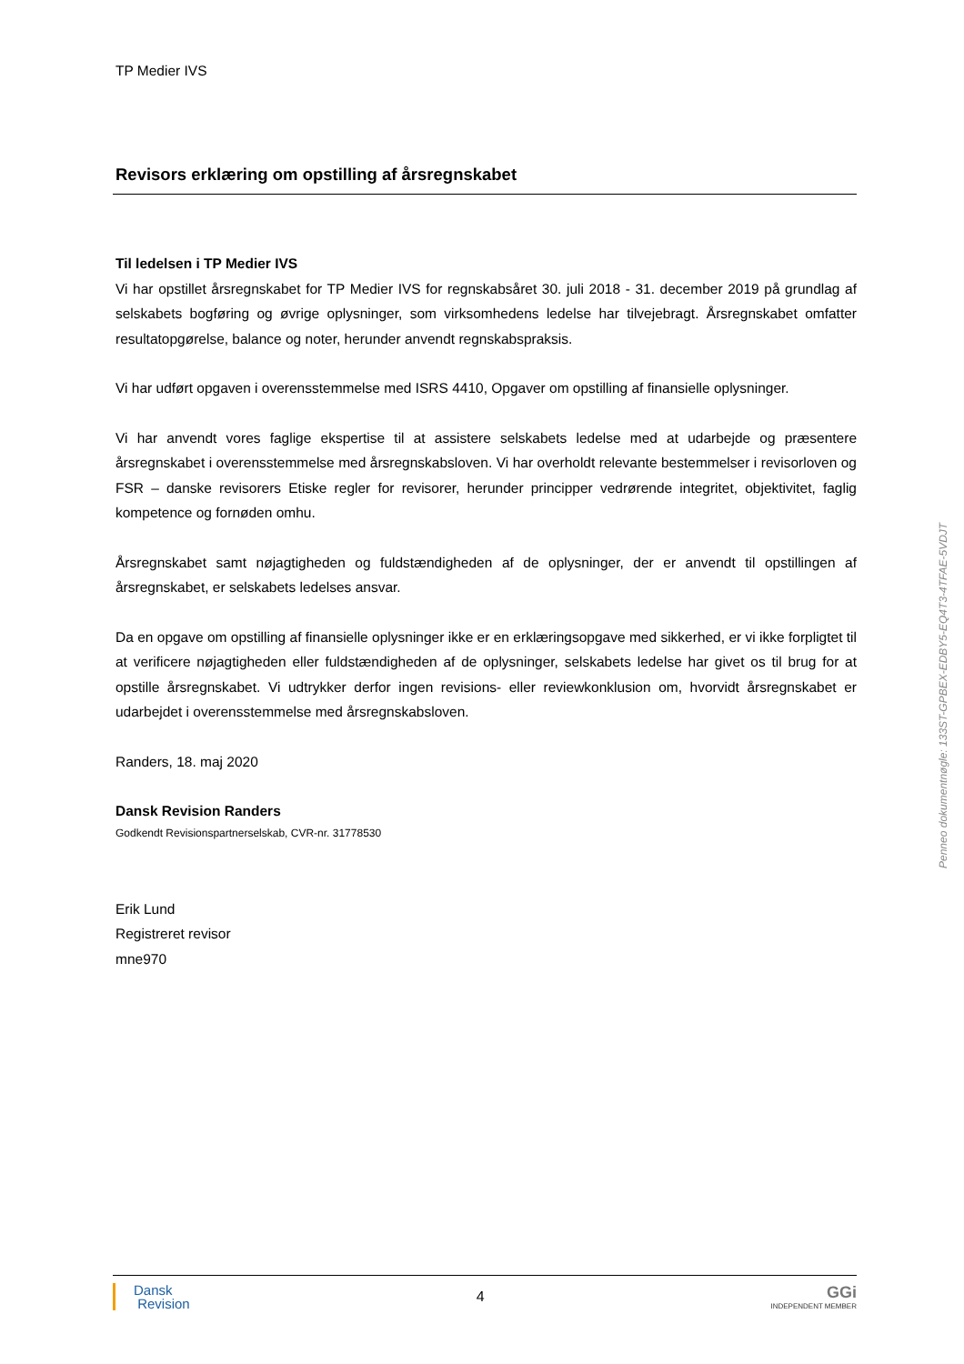TP Medier IVS
Revisors erklæring om opstilling af årsregnskabet
Til ledelsen i TP Medier IVS
Vi har opstillet årsregnskabet for TP Medier IVS for regnskabsåret 30. juli 2018 - 31. december 2019 på grundlag af selskabets bogføring og øvrige oplysninger, som virksomhedens ledelse har tilvejebragt. Årsregnskabet omfatter resultatopgørelse, balance og noter, herunder anvendt regnskabspraksis.
Vi har udført opgaven i overensstemmelse med ISRS 4410, Opgaver om opstilling af finansielle oplysninger.
Vi har anvendt vores faglige ekspertise til at assistere selskabets ledelse med at udarbejde og præsentere årsregnskabet i overensstemmelse med årsregnskabsloven. Vi har overholdt relevante bestemmelser i revisorloven og FSR – danske revisorers Etiske regler for revisorer, herunder principper vedrørende integritet, objektivitet, faglig kompetence og fornøden omhu.
Årsregnskabet samt nøjagtigheden og fuldstændigheden af de oplysninger, der er anvendt til opstillingen af årsregnskabet, er selskabets ledelses ansvar.
Da en opgave om opstilling af finansielle oplysninger ikke er en erklæringsopgave med sikkerhed, er vi ikke forpligtet til at verificere nøjagtigheden eller fuldstændigheden af de oplysninger, selskabets ledelse har givet os til brug for at opstille årsregnskabet. Vi udtrykker derfor ingen revisions- eller reviewkonklusion om, hvorvidt årsregnskabet er udarbejdet i overensstemmelse med årsregnskabsloven.
Randers, 18. maj 2020
Dansk Revision Randers
Godkendt Revisionspartnerselskab, CVR-nr. 31778530
Erik Lund
Registreret revisor
mne970
Penneo dokumentnøgle: 133ST-GPBEX-EDBY5-EQ4T3-4TFAE-5VDJT
Dansk
Revision
4
GGi
INDEPENDENT MEMBER